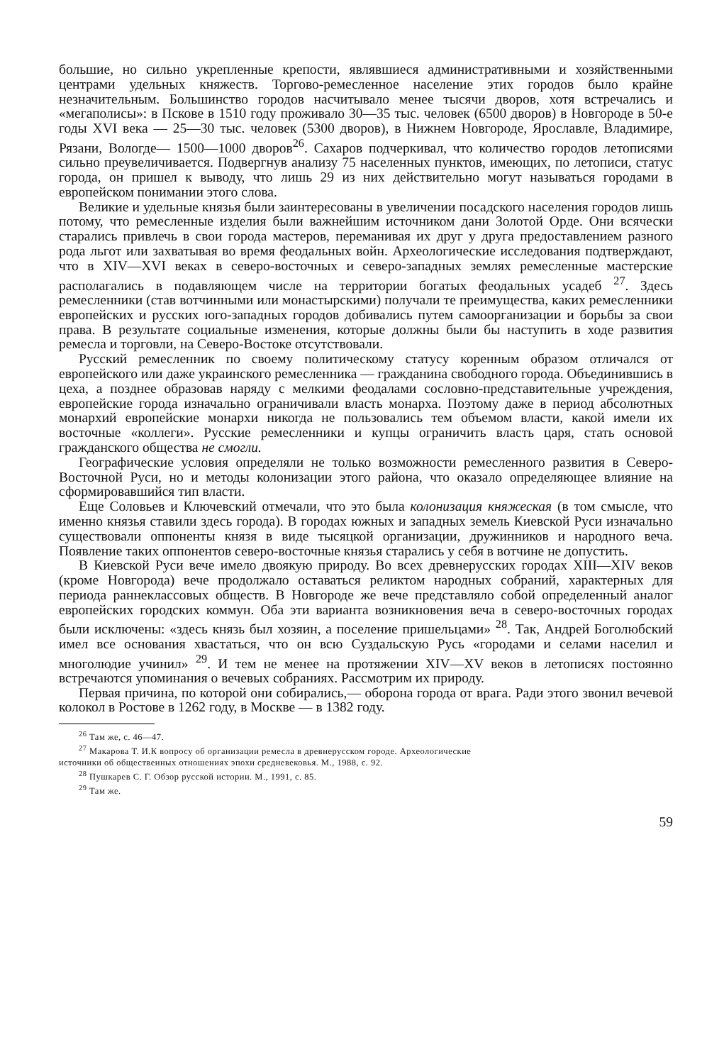большие, но сильно укрепленные крепости, являвшиеся административными и хозяйственными центрами удельных княжеств. Торгово-ремесленное население этих городов было крайне незначительным. Большинство городов насчитывало менее тысячи дворов, хотя встречались и «мегаполисы»: в Пскове в 1510 году проживало 30—35 тыс. человек (6500 дворов) в Новгороде в 50-е годы XVI века — 25—30 тыс. человек (5300 дворов), в Нижнем Новгороде, Ярославле, Владимире, Рязани, Вологде— 1500—1000 дворов<sup>26</sup>. Сахаров подчеркивал, что количество городов летописями сильно преувеличивается. Подвергнув анализу 75 населенных пунктов, имеющих, по летописи, статус города, он пришел к выводу, что лишь 29 из них действительно могут называться городами в европейском понимании этого слова.
Великие и удельные князья были заинтересованы в увеличении посадского населения городов лишь потому, что ремесленные изделия были важнейшим источником дани Золотой Орде. Они всячески старались привлечь в свои города мастеров, переманивая их друг у друга предоставлением разного рода льгот или захватывая во время феодальных войн. Археологические исследования подтверждают, что в XIV—XVI веках в северо-восточных и северо-западных землях ремесленные мастерские располагались в подавляющем числе на территории богатых феодальных усадеб <sup>27</sup>. Здесь ремесленники (став вотчинными или монастырскими) получали те преимущества, каких ремесленники европейских и русских юго-западных городов добивались путем самоорганизации и борьбы за свои права. В результате социальные изменения, которые должны были бы наступить в ходе развития ремесла и торговли, на Северо-Востоке отсутствовали.
Русский ремесленник по своему политическому статусу коренным образом отличался от европейского или даже украинского ремесленника — гражданина свободного города. Объединившись в цеха, а позднее образовав наряду с мелкими феодалами сословно-представительные учреждения, европейские города изначально ограничивали власть монарха. Поэтому даже в период абсолютных монархий европейские монархи никогда не пользовались тем объемом власти, какой имели их восточные «коллеги». Русские ремесленники и купцы ограничить власть царя, стать основой гражданского общества не смогли.
Географические условия определяли не только возможности ремесленного развития в Северо-Восточной Руси, но и методы колонизации этого района, что оказало определяющее влияние на сформировавшийся тип власти.
Еще Соловьев и Ключевский отмечали, что это была колонизация княжеская (в том смысле, что именно князья ставили здесь города). В городах южных и западных земель Киевской Руси изначально существовали оппоненты князя в виде тысяцкой организации, дружинников и народного веча. Появление таких оппонентов северо-восточные князья старались у себя в вотчине не допустить.
В Киевской Руси вече имело двоякую природу. Во всех древнерусских городах XIII—XIV веков (кроме Новгорода) вече продолжало оставаться реликтом народных собраний, характерных для периода раннеклассовых обществ. В Новгороде же вече представляло собой определенный аналог европейских городских коммун. Оба эти варианта возникновения веча в северо-восточных городах были исключены: «здесь князь был хозяин, а поселение пришельцами» <sup>28</sup>. Так, Андрей Боголюбский имел все основания хвастаться, что он всю Суздальскую Русь «городами и селами населил и многолюдие учинил» <sup>29</sup>. И тем не менее на протяжении XIV—XV веков в летописях постоянно встречаются упоминания о вечевых собраниях. Рассмотрим их природу.
Первая причина, по которой они собирались,— оборона города от врага. Ради этого звонил вечевой колокол в Ростове в 1262 году, в Москве — в 1382 году.
<sup>26</sup> Там же, с. 46—47.
<sup>27</sup> Макарова Т. И.К вопросу об организации ремесла в древнерусском городе. Археологические
источники об общественных отношениях эпохи средневековья. М., 1988, с. 92.
<sup>28</sup> Пушкарев С. Г. Обзор русской истории. М., 1991, с. 85.
<sup>29</sup> Там же.
59